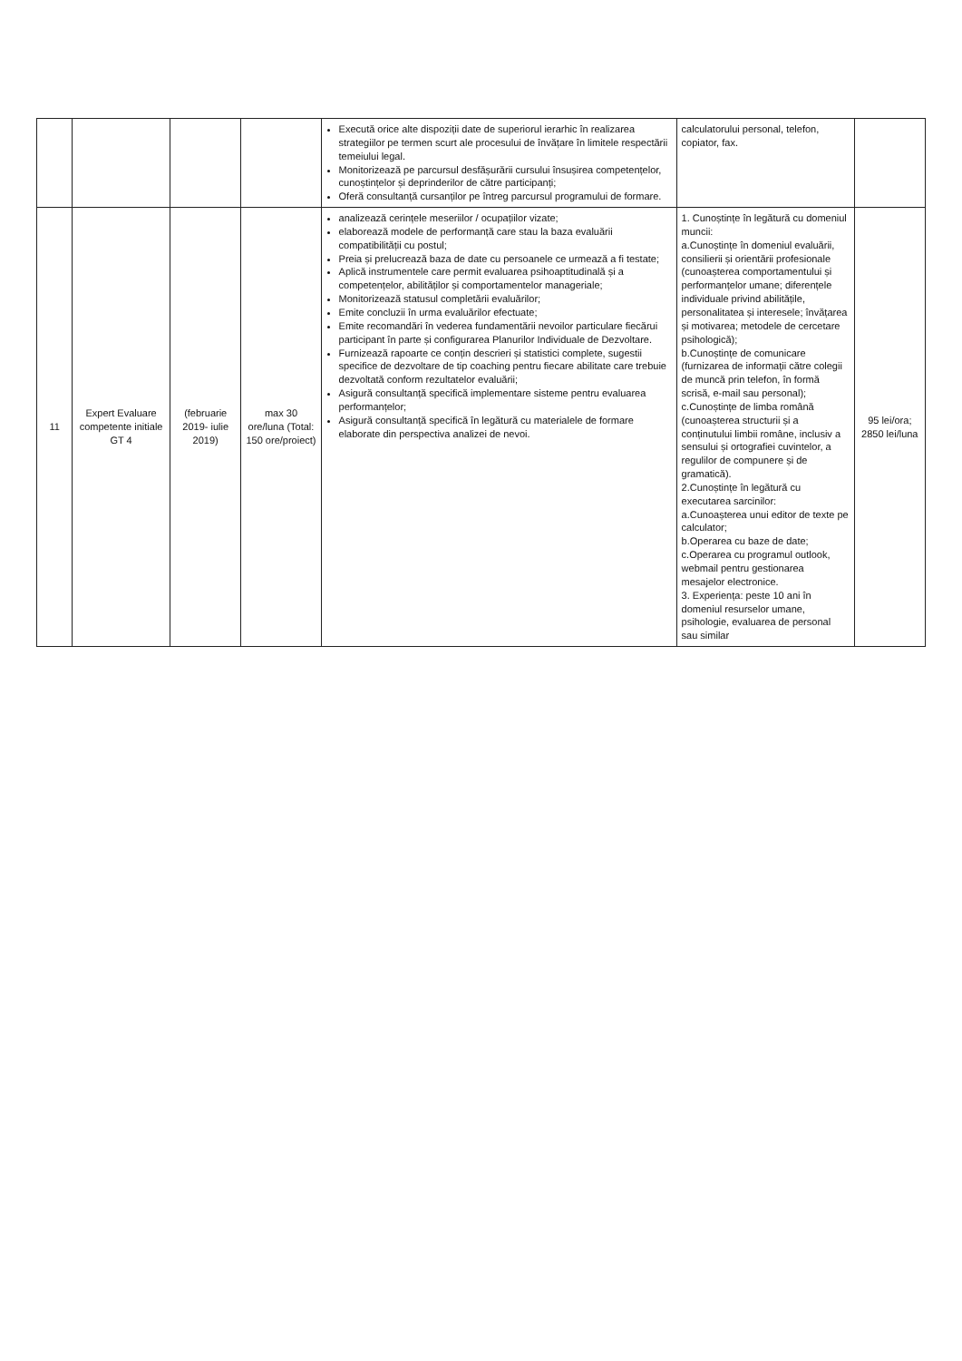| | | | | Execută orice alte dispoziții date de superiorul ierarhic în realizarea strategiilor pe termen scurt ale procesului de învățare în limitele respectării temeiului legal. Monitorizează pe parcursul desfășurării cursului însușirea competențelor, cunoștințelor și deprinderilor de către participanți; Oferă consultanță cursanților pe întreg parcursul programului de formare. | calculatorului personal, telefon, copiator, fax. | |
| 11 | Expert Evaluare competente initiale GT 4 | (februarie 2019- iulie 2019) | max 30 ore/luna (Total: 150 ore/proiect) | analizează cerințele meseriilor / ocupațiilor vizate; elaborează modele de performanță care stau la baza evaluării compatibilității cu postul; Preia și prelucrează baza de date cu persoanele ce urmează a fi testate; Aplică instrumentele care permit evaluarea psihoaptitudinală și a competențelor, abilităților și comportamentelor manageriale; Monitorizează statusul completării evaluărilor; Emite concluzii în urma evaluărilor efectuate; Emite recomandări în vederea fundamentării nevoilor particulare fiecărui participant în parte și configurarea Planurilor Individuale de Dezvoltare. Furnizează rapoarte ce conțin descrieri și statistici complete, sugestii specifice de dezvoltare de tip coaching pentru fiecare abilitate care trebuie dezvoltată conform rezultatelor evaluării; Asigură consultanță specifică implementare sisteme pentru evaluarea performanțelor; Asigură consultanță specifică în legătură cu materialele de formare elaborate din perspectiva analizei de nevoi. | 1. Cunoștințe în legătură cu domeniul muncii: a.Cunoștințe în domeniul evaluării, consilierii și orientării profesionale (cunoașterea comportamentului și performanțelor umane; diferențele individuale privind abilitățile, personalitatea și interesele; învățarea și motivarea; metodele de cercetare psihologică); b.Cunoștințe de comunicare (furnizarea de informații către colegii de muncă prin telefon, în formă scrisă, e-mail sau personal); c.Cunoștințe de limba română (cunoașterea structurii și a conținutului limbii române, inclusiv a sensului și ortografiei cuvintelor, a regulilor de compunere și de gramatică). 2.Cunoștințe în legătură cu executarea sarcinilor: a.Cunoașterea unui editor de texte pe calculator; b.Operarea cu baze de date; c.Operarea cu programul outlook, webmail pentru gestionarea mesajelor electronice. 3. Experiența: peste 10 ani în domeniul resurselor umane, psihologie, evaluarea de personal sau similar | 95 lei/ora; 2850 lei/luna |